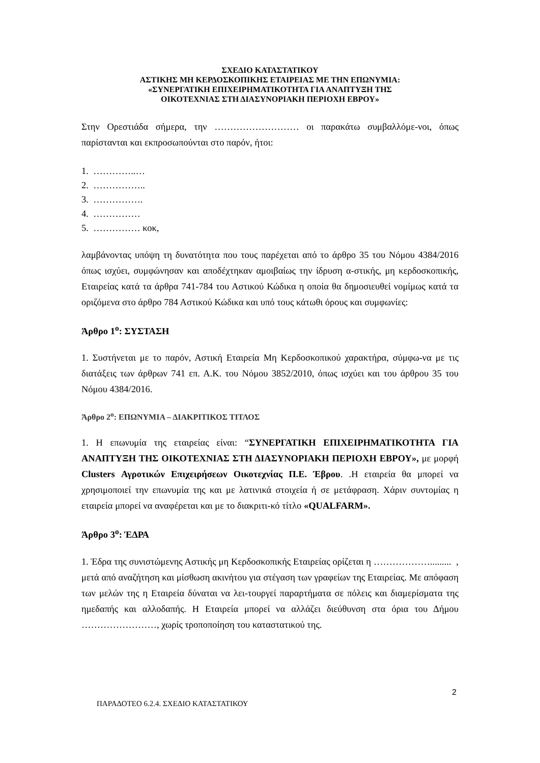ΣΧΕΔΙΟ ΚΑΤΑΣΤΑΤΙΚΟΥ
ΑΣΤΙΚΗΣ ΜΗ ΚΕΡΔΟΣΚΟΠΙΚΗΣ ΕΤΑΙΡΕΙΑΣ ΜΕ ΤΗΝ ΕΠΩΝΥΜΙΑ:
«ΣΥΝΕΡΓΑΤΙΚΗ ΕΠΙΧΕΙΡΗΜΑΤΙΚΟΤΗΤΑ ΓΙΑ ΑΝΑΠΤΥΞΗ ΤΗΣ
ΟΙΚΟΤΕΧΝΙΑΣ ΣΤΗ ΔΙΑΣΥΝΟΡΙΑΚΗ ΠΕΡΙΟΧΗ ΕΒΡΟΥ»
Στην Ορεστιάδα σήμερα, την ……………………… οι παρακάτω συμβαλλόμε-νοι, όπως παρίστανται και εκπροσωπούνται στο παρόν, ήτοι:
1. …………..…
2. ……………..
3. …………….
4. ……………
5. …………… κοκ,
λαμβάνοντας υπόψη τη δυνατότητα που τους παρέχεται από το άρθρο 35 του Νόμου 4384/2016 όπως ισχύει, συμφώνησαν και αποδέχτηκαν αμοιβαίως την ίδρυση α-στικής, μη κερδοσκοπικής, Εταιρείας κατά τα άρθρα 741-784 του Αστικού Κώδικα η οποία θα δημοσιευθεί νομίμως κατά τα οριζόμενα στο άρθρο 784 Αστικού Κώδικα και υπό τους κάτωθι όρους και συμφωνίες:
Άρθρο 1<sup>ο</sup>: ΣΥΣΤΑΣΗ
1. Συστήνεται με το παρόν, Αστική Εταιρεία Μη Κερδοσκοπικού χαρακτήρα, σύμφω-να με τις διατάξεις των άρθρων 741 επ. Α.Κ. του Νόμου 3852/2010, όπως ισχύει και του άρθρου 35 του Νόμου 4384/2016.
Άρθρο 2<sup>ο</sup>: ΕΠΩΝΥΜΙΑ – ΔΙΑΚΡΙΤΙΚΟΣ ΤΙΤΛΟΣ
1. Η επωνυμία της εταιρείας είναι: “ΣΥΝΕΡΓΑΤΙΚΗ ΕΠΙΧΕΙΡΗΜΑΤΙΚΟΤΗΤΑ ΓΙΑ ΑΝΑΠΤΥΞΗ ΤΗΣ ΟΙΚΟΤΕΧΝΙΑΣ ΣΤΗ ΔΙΑΣΥΝΟΡΙΑΚΗ ΠΕΡΙΟΧΗ ΕΒΡΟΥ», με μορφή Clusters Αγροτικών Επιχειρήσεων Οικοτεχνίας Π.Ε. Έβρου. .Η εταιρεία θα μπορεί να χρησιμοποιεί την επωνυμία της και με λατινικά στοιχεία ή σε μετάφραση. Χάριν συντομίας η εταιρεία μπορεί να αναφέρεται και με το διακριτι-κό τίτλο «QUALFARM».
Άρθρο 3<sup>ο</sup>: ΈΔΡΑ
1. Έδρα της συνιστώμενης Αστικής μη Κερδοσκοπικής Εταιρείας ορίζεται η ………………......... , μετά από αναζήτηση και μίσθωση ακινήτου για στέγαση των γραφείων της Εταιρείας. Με απόφαση των μελών της η Εταιρεία δύναται να λει-τουργεί παραρτήματα σε πόλεις και διαμερίσματα της ημεδαπής και αλλοδαπής. Η Εταιρεία μπορεί να αλλάζει διεύθυνση στα όρια του Δήμου ……………………, χωρίς τροποποίηση του καταστατικού της.
2
ΠΑΡΑΔΟΤΕΟ 6.2.4. ΣΧΕΔΙΟ ΚΑΤΑΣΤΑΤΙΚΟΥ